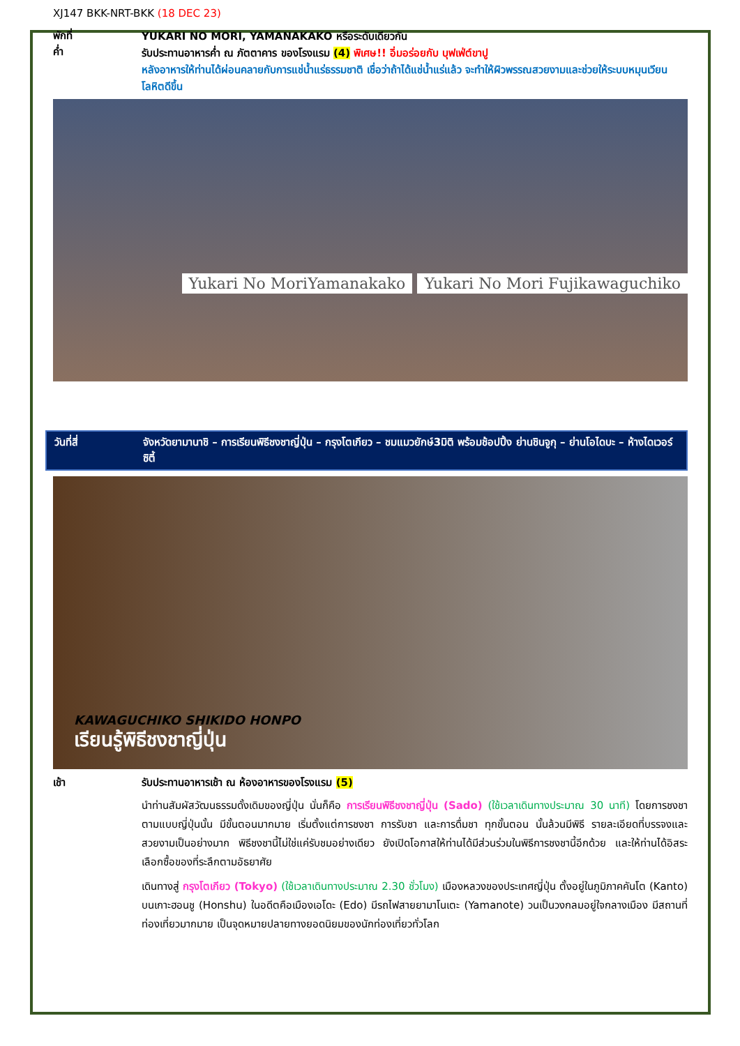XJ147 BKK-NRT-BKK (18 DEC 23)
พักที่
ค่ำ
YUKARI NO MORI, YAMANAKAKO หรือระดับเดียวกัน
รับประทานอาหารค่ำ ณ ภัตตาคาร ของโรงแรม (4) พิเศษ!! อิ่มอร่อยกับ บุฟเฟ่ต์ขาปู
หลังอาหารให้ท่านได้ผ่อนคลายกับการแช่น้ำแร่ธรรมชาติ เชื่อว่าถ้าได้แช่น้ำแร่แล้ว จะทำให้ผิวพรรณสวยงามและช่วยให้ระบบหมุนเวียนโลหิตดีขึ้น
Yukari No MoriYamanakako
Yukari No Mori Fujikawaguchiko
วันที่สี่ จังหวัดยามานาชิ – การเรียนพิธีชงชาญี่ปุ่น – กรุงโตเกียว – ชมแมวยักษ์3มิติ พร้อมช้อปปิ้ง ย่านชินจูกุ – ย่านโอไดบะ – ห้างไดเวอร์ซิตี้
KAWAGUCHIKO SHIKIDO HONPO
เรียนรู้พิธีชงชาญี่ปุ่น
เช้า รับประทานอาหารเช้า ณ ห้องอาหารของโรงแรม (5)
นำท่านสัมผัสวัฒนธรรมดั้งเดิมของญี่ปุ่น นั่นก็คือ การเรียนพิธีชงชาญี่ปุ่น (Sado) (ใช้เวลาเดินทางประมาณ 30 นาที) โดยการชงชาตามแบบญี่ปุ่นนั้น มีขั้นตอนมากมาย เริ่มตั้งแต่การชงชา การรับชา และการดื่มชา ทุกขั้นตอน นั้นล้วนมีพิธี รายละเอียดที่บรรจงและสวยงามเป็นอย่างมาก พิธีชงชานี้ไม่ใช่แค่รับชมอย่างเดียว ยังเปิดโอกาสให้ท่านได้มีส่วนร่วมในพิธีการชงชานี้อีกด้วย และให้ท่านได้อิสระเลือกซื้อของที่ระลึกตามอัธยาศัย
เดินทางสู่ กรุงโตเกียว (Tokyo) (ใช้เวลาเดินทางประมาณ 2.30 ชั่วโมง) เมืองหลวงของประเทศญี่ปุ่น ตั้งอยู่ในภูมิภาคคันโต (Kanto) บนเกาะฮอนชู (Honshu) ในอดีตคือเมืองเอโดะ (Edo) มีรถไฟสายยามาโนเตะ (Yamanote) วนเป็นวงกลมอยู่ใจกลางเมือง มีสถานที่ท่องเที่ยวมากมาย เป็นจุดหมายปลายทางยอดนิยมของนักท่องเที่ยวทั่วโลก